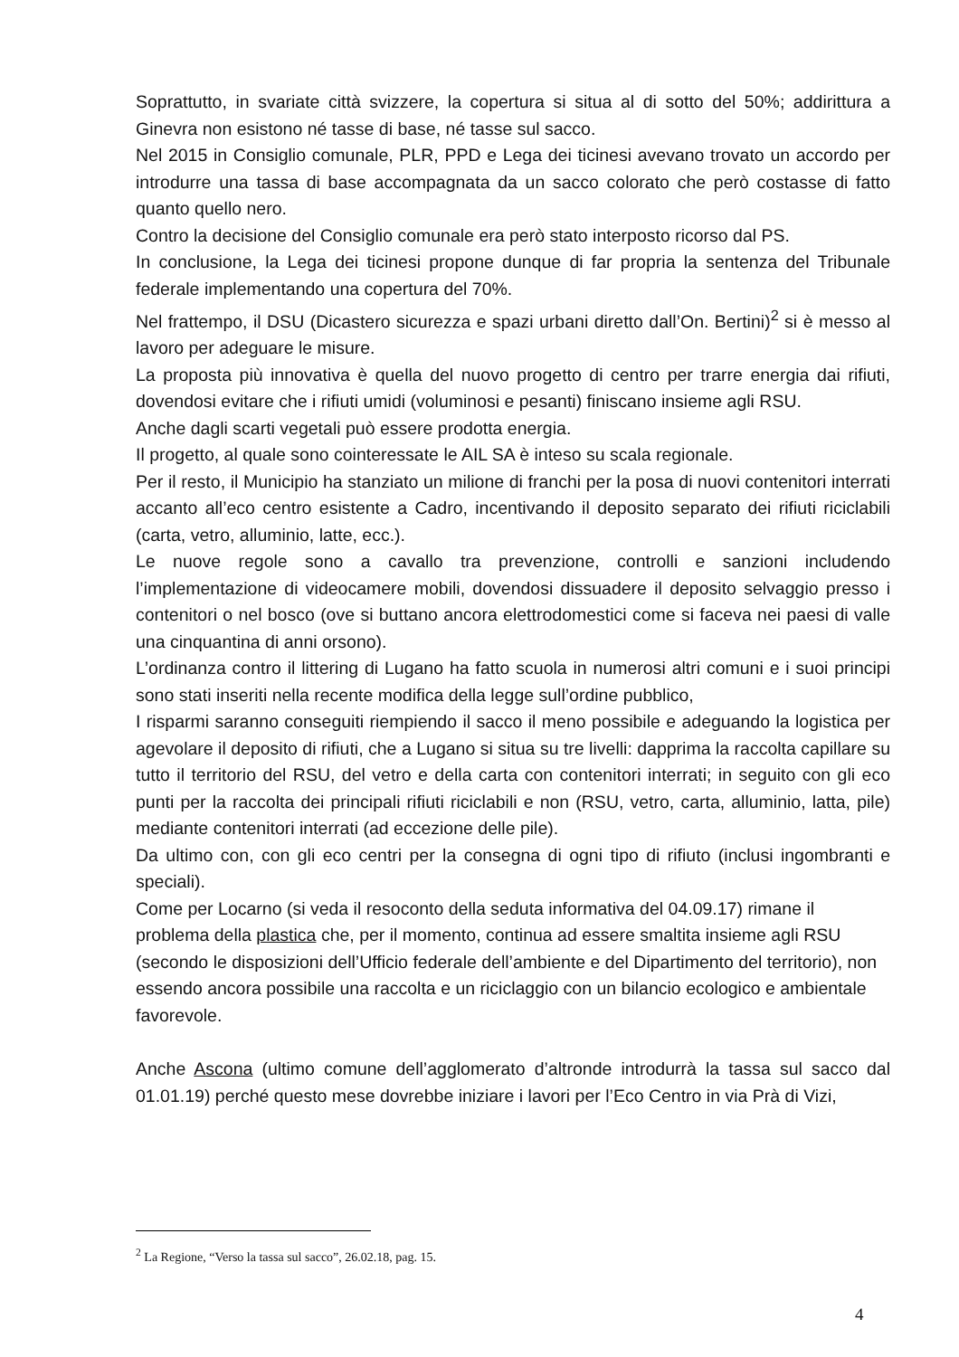Soprattutto, in svariate città svizzere, la copertura si situa al di sotto del 50%; addirittura a Ginevra non esistono né tasse di base, né tasse sul sacco.
Nel 2015 in Consiglio comunale, PLR, PPD e Lega dei ticinesi avevano trovato un accordo per introdurre una tassa di base accompagnata da un sacco colorato che però costasse di fatto quanto quello nero.
Contro la decisione del Consiglio comunale era però stato interposto ricorso dal PS.
In conclusione, la Lega dei ticinesi propone dunque di far propria la sentenza del Tribunale federale implementando una copertura del 70%.
Nel frattempo, il DSU (Dicastero sicurezza e spazi urbani diretto dall’On. Bertini)<sup>2</sup> si è messo al lavoro per adeguare le misure.
La proposta più innovativa è quella del nuovo progetto di centro per trarre energia dai rifiuti, dovendosi evitare che i rifiuti umidi (voluminosi e pesanti) finiscano insieme agli RSU.
Anche dagli scarti vegetali può essere prodotta energia.
Il progetto, al quale sono cointeressate le AIL SA è inteso su scala regionale.
Per il resto, il Municipio ha stanziato un milione di franchi per la posa di nuovi contenitori interrati accanto all’eco centro esistente a Cadro, incentivando il deposito separato dei rifiuti riciclabili (carta, vetro, alluminio, latte, ecc.).
Le nuove regole sono a cavallo tra prevenzione, controlli e sanzioni includendo l’implementazione di videocamere mobili, dovendosi dissuadere il deposito selvaggio presso i contenitori o nel bosco (ove si buttano ancora elettrodomestici come si faceva nei paesi di valle una cinquantina di anni orsono).
L’ordinanza contro il littering di Lugano ha fatto scuola in numerosi altri comuni e i suoi principi sono stati inseriti nella recente modifica della legge sull’ordine pubblico,
I risparmi saranno conseguiti riempiendo il sacco il meno possibile e adeguando la logistica per agevolare il deposito di rifiuti, che a Lugano si situa su tre livelli: dapprima la raccolta capillare su tutto il territorio del RSU, del vetro e della carta con contenitori interrati; in seguito con gli eco punti per la raccolta dei principali rifiuti riciclabili e non (RSU, vetro, carta, alluminio, latta, pile) mediante contenitori interrati (ad eccezione delle pile).
Da ultimo con, con gli eco centri per la consegna di ogni tipo di rifiuto (inclusi ingombranti e speciali).
Come per Locarno (si veda il resoconto della seduta informativa del 04.09.17) rimane il problema della plastica che, per il momento, continua ad essere smaltita insieme agli RSU (secondo le disposizioni dell’Ufficio federale dell’ambiente e del Dipartimento del territorio), non essendo ancora possibile una raccolta e un riciclaggio con un bilancio ecologico e ambientale favorevole.
Anche Ascona (ultimo comune dell’agglomerato d’altronde introdurrà la tassa sul sacco dal 01.01.19) perché questo mese dovrebbe iniziare i lavori per l’Eco Centro in via Prà di Vizi,
<sup>2</sup> La Regione, “Verso la tassa sul sacco”, 26.02.18, pag. 15.
4